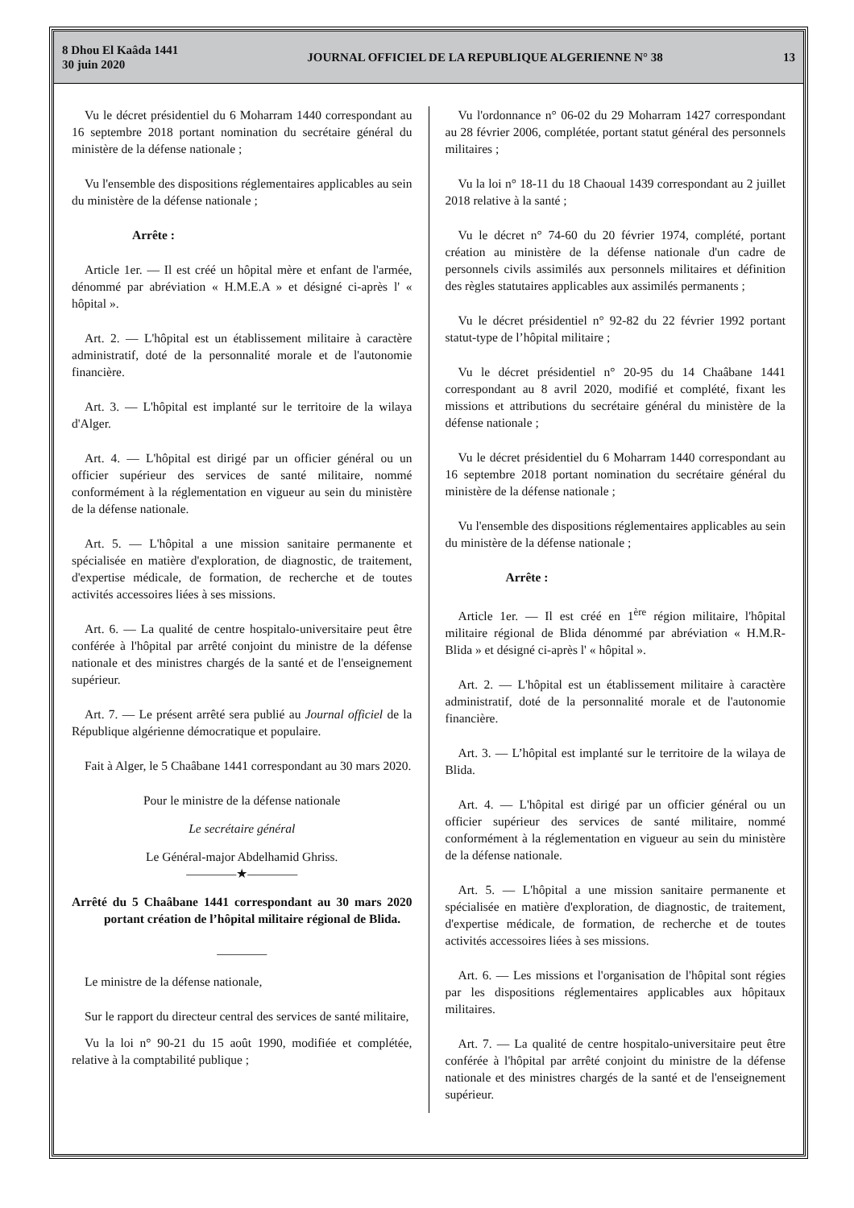8 Dhou El Kaâda 1441
30 juin 2020
JOURNAL OFFICIEL DE LA REPUBLIQUE ALGERIENNE N° 38
13
Vu le décret présidentiel du 6 Moharram 1440 correspondant au 16 septembre 2018 portant nomination du secrétaire général du ministère de la défense nationale ;
Vu l'ensemble des dispositions réglementaires applicables au sein du ministère de la défense nationale ;
Arrête :
Article 1er. — Il est créé un hôpital mère et enfant de l'armée, dénommé par abréviation « H.M.E.A » et désigné ci-après l' « hôpital ».
Art. 2. — L'hôpital est un établissement militaire à caractère administratif, doté de la personnalité morale et de l'autonomie financière.
Art. 3. — L'hôpital est implanté sur le territoire de la wilaya d'Alger.
Art. 4. — L'hôpital est dirigé par un officier général ou un officier supérieur des services de santé militaire, nommé conformément à la réglementation en vigueur au sein du ministère de la défense nationale.
Art. 5. — L'hôpital a une mission sanitaire permanente et spécialisée en matière d'exploration, de diagnostic, de traitement, d'expertise médicale, de formation, de recherche et de toutes activités accessoires liées à ses missions.
Art. 6. — La qualité de centre hospitalo-universitaire peut être conférée à l'hôpital par arrêté conjoint du ministre de la défense nationale et des ministres chargés de la santé et de l'enseignement supérieur.
Art. 7. — Le présent arrêté sera publié au Journal officiel de la République algérienne démocratique et populaire.
Fait à Alger, le 5 Chaâbane 1441 correspondant au 30 mars 2020.
Pour le ministre de la défense nationale
Le secrétaire général
Le Général-major Abdelhamid Ghriss.
————★————
Arrêté du 5 Chaâbane 1441 correspondant au 30 mars 2020 portant création de l’hôpital militaire régional de Blida.
————
Le ministre de la défense nationale,
Sur le rapport du directeur central des services de santé militaire,
Vu la loi n° 90-21 du 15 août 1990, modifiée et complétée, relative à la comptabilité publique ;
Vu l'ordonnance n° 06-02 du 29 Moharram 1427 correspondant au 28 février 2006, complétée, portant statut général des personnels militaires ;
Vu la loi n° 18-11 du 18 Chaoual 1439 correspondant au 2 juillet 2018 relative à la santé ;
Vu le décret n° 74-60 du 20 février 1974, complété, portant création au ministère de la défense nationale d'un cadre de personnels civils assimilés aux personnels militaires et définition des règles statutaires applicables aux assimilés permanents ;
Vu le décret présidentiel n° 92-82 du 22 février 1992 portant statut-type de l’hôpital militaire ;
Vu le décret présidentiel n° 20-95 du 14 Chaâbane 1441 correspondant au 8 avril 2020, modifié et complété, fixant les missions et attributions du secrétaire général du ministère de la défense nationale ;
Vu le décret présidentiel du 6 Moharram 1440 correspondant au 16 septembre 2018 portant nomination du secrétaire général du ministère de la défense nationale ;
Vu l'ensemble des dispositions réglementaires applicables au sein du ministère de la défense nationale ;
Arrête :
Article 1er. — Il est créé en 1<sup>ère</sup> région militaire, l'hôpital militaire régional de Blida dénommé par abréviation « H.M.R-Blida » et désigné ci-après l' « hôpital ».
Art. 2. — L'hôpital est un établissement militaire à caractère administratif, doté de la personnalité morale et de l'autonomie financière.
Art. 3. — L’hôpital est implanté sur le territoire de la wilaya de Blida.
Art. 4. — L'hôpital est dirigé par un officier général ou un officier supérieur des services de santé militaire, nommé conformément à la réglementation en vigueur au sein du ministère de la défense nationale.
Art. 5. — L'hôpital a une mission sanitaire permanente et spécialisée en matière d'exploration, de diagnostic, de traitement, d'expertise médicale, de formation, de recherche et de toutes activités accessoires liées à ses missions.
Art. 6. — Les missions et l'organisation de l'hôpital sont régies par les dispositions réglementaires applicables aux hôpitaux militaires.
Art. 7. — La qualité de centre hospitalo-universitaire peut être conférée à l'hôpital par arrêté conjoint du ministre de la défense nationale et des ministres chargés de la santé et de l'enseignement supérieur.